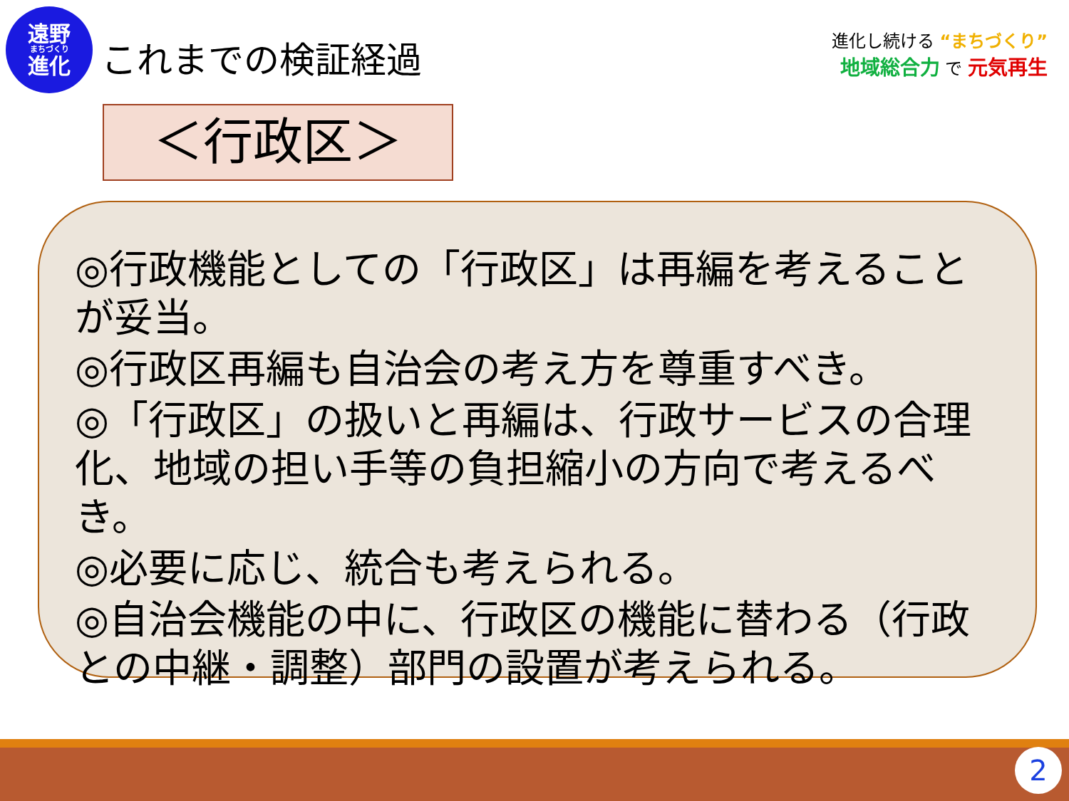遠野
まちづくり
進化
これまでの検証経過
進化し続ける “まちづくり”
地域総合力 で 元気再生
＜行政区＞
◎行政機能としての「行政区」は再編を考えることが妥当。
◎行政区再編も自治会の考え方を尊重すべき。
◎「行政区」の扱いと再編は、行政サービスの合理化、地域の担い手等の負担縮小の方向で考えるべき。
◎必要に応じ、統合も考えられる。
◎自治会機能の中に、行政区の機能に替わる（行政との中継・調整）部門の設置が考えられる。
2